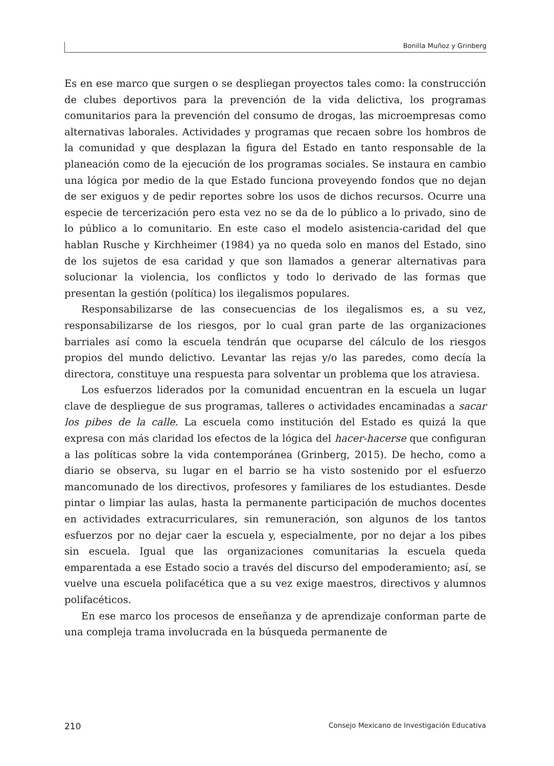Bonilla Muñoz y Grinberg
Es en ese marco que surgen o se despliegan proyectos tales como: la construcción de clubes deportivos para la prevención de la vida delictiva, los programas comunitarios para la prevención del consumo de drogas, las microempresas como alternativas laborales. Actividades y programas que recaen sobre los hombros de la comunidad y que desplazan la figura del Estado en tanto responsable de la planeación como de la ejecución de los programas sociales. Se instaura en cambio una lógica por medio de la que Estado funciona proveyendo fondos que no dejan de ser exiguos y de pedir reportes sobre los usos de dichos recursos. Ocurre una especie de tercerización pero esta vez no se da de lo público a lo privado, sino de lo público a lo comunitario. En este caso el modelo asistencia-caridad del que hablan Rusche y Kirchheimer (1984) ya no queda solo en manos del Estado, sino de los sujetos de esa caridad y que son llamados a generar alternativas para solucionar la violencia, los conflictos y todo lo derivado de las formas que presentan la gestión (política) los ilegalismos populares.
Responsabilizarse de las consecuencias de los ilegalismos es, a su vez, responsabilizarse de los riesgos, por lo cual gran parte de las organizaciones barriales así como la escuela tendrán que ocuparse del cálculo de los riesgos propios del mundo delictivo. Levantar las rejas y/o las paredes, como decía la directora, constituye una respuesta para solventar un problema que los atraviesa.
Los esfuerzos liderados por la comunidad encuentran en la escuela un lugar clave de despliegue de sus programas, talleres o actividades encaminadas a sacar los pibes de la calle. La escuela como institución del Estado es quizá la que expresa con más claridad los efectos de la lógica del hacer-hacerse que configuran a las políticas sobre la vida contemporánea (Grinberg, 2015). De hecho, como a diario se observa, su lugar en el barrio se ha visto sostenido por el esfuerzo mancomunado de los directivos, profesores y familiares de los estudiantes. Desde pintar o limpiar las aulas, hasta la permanente participación de muchos docentes en actividades extracurriculares, sin remuneración, son algunos de los tantos esfuerzos por no dejar caer la escuela y, especialmente, por no dejar a los pibes sin escuela. Igual que las organizaciones comunitarias la escuela queda emparentada a ese Estado socio a través del discurso del empoderamiento; así, se vuelve una escuela polifacética que a su vez exige maestros, directivos y alumnos polifacéticos.
En ese marco los procesos de enseñanza y de aprendizaje conforman parte de una compleja trama involucrada en la búsqueda permanente de
210 Consejo Mexicano de Investigación Educativa